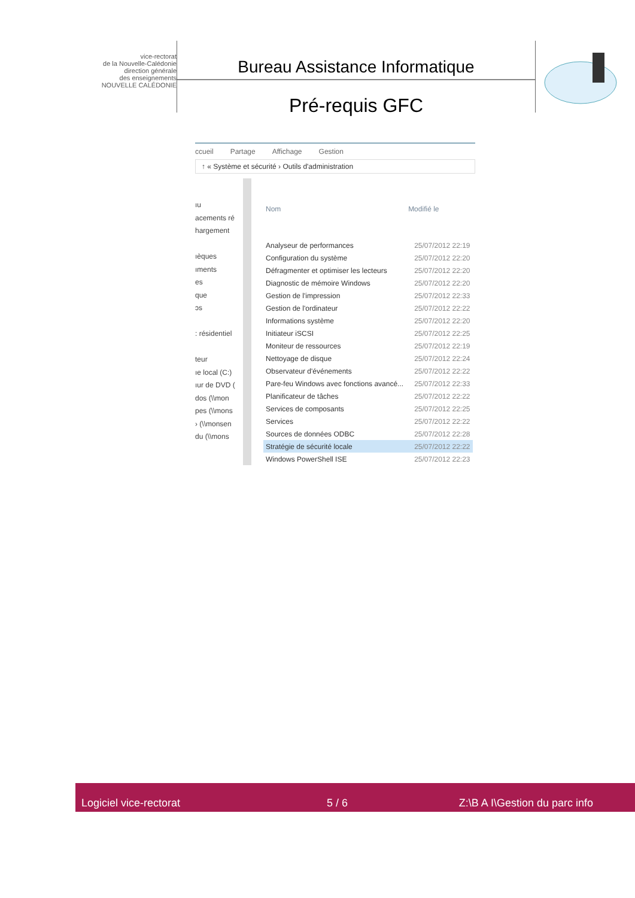vice-rectorat
de la Nouvelle-Calédonie
direction générale
des enseignements
NOUVELLE CALÉDONIE
Bureau Assistance Informatique
Pré-requis GFC
ccueil Partage Affichage Gestion
↑ « Système et sécurité › Outils d'administration
ıu
acements ré
hargement
ıèques
ıments
es
que
ɔs
: résidentiel
teur
ıe local (C:)
ıur de DVD (
dos (\\mon
pes (\\mons
› (\\monsen
du (\\mons
| Nom | Modifié le |
| --- | --- |
| Analyseur de performances | 25/07/2012 22:19 |
| Configuration du système | 25/07/2012 22:20 |
| Défragmenter et optimiser les lecteurs | 25/07/2012 22:20 |
| Diagnostic de mémoire Windows | 25/07/2012 22:20 |
| Gestion de l'impression | 25/07/2012 22:33 |
| Gestion de l'ordinateur | 25/07/2012 22:22 |
| Informations système | 25/07/2012 22:20 |
| Initiateur iSCSI | 25/07/2012 22:25 |
| Moniteur de ressources | 25/07/2012 22:19 |
| Nettoyage de disque | 25/07/2012 22:24 |
| Observateur d'événements | 25/07/2012 22:22 |
| Pare-feu Windows avec fonctions avancé... | 25/07/2012 22:33 |
| Planificateur de tâches | 25/07/2012 22:22 |
| Services de composants | 25/07/2012 22:25 |
| Services | 25/07/2012 22:22 |
| Sources de données ODBC | 25/07/2012 22:28 |
| Stratégie de sécurité locale | 25/07/2012 22:22 |
| Windows PowerShell ISE | 25/07/2012 22:23 |
Logiciel vice-rectorat
5 / 6
Z:\B A I\Gestion du parc info